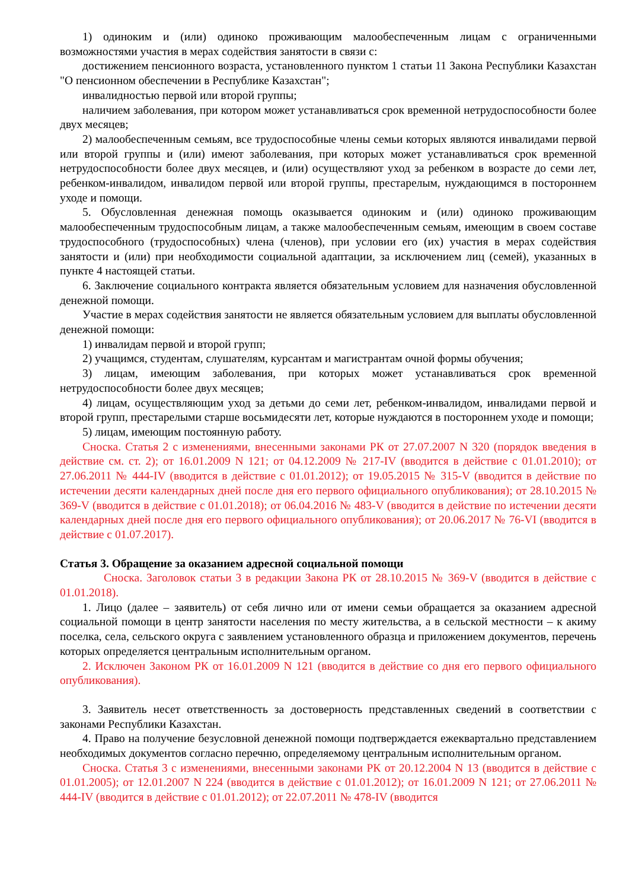1) одиноким и (или) одиноко проживающим малообеспеченным лицам с ограниченными возможностями участия в мерах содействия занятости в связи с:
достижением пенсионного возраста, установленного пунктом 1 статьи 11 Закона Республики Казахстан "О пенсионном обеспечении в Республике Казахстан";
инвалидностью первой или второй группы;
наличием заболевания, при котором может устанавливаться срок временной нетрудоспособности более двух месяцев;
2) малообеспеченным семьям, все трудоспособные члены семьи которых являются инвалидами первой или второй группы и (или) имеют заболевания, при которых может устанавливаться срок временной нетрудоспособности более двух месяцев, и (или) осуществляют уход за ребенком в возрасте до семи лет, ребенком-инвалидом, инвалидом первой или второй группы, престарелым, нуждающимся в постороннем уходе и помощи.
5. Обусловленная денежная помощь оказывается одиноким и (или) одиноко проживающим малообеспеченным трудоспособным лицам, а также малообеспеченным семьям, имеющим в своем составе трудоспособного (трудоспособных) члена (членов), при условии его (их) участия в мерах содействия занятости и (или) при необходимости социальной адаптации, за исключением лиц (семей), указанных в пункте 4 настоящей статьи.
6. Заключение социального контракта является обязательным условием для назначения обусловленной денежной помощи.
Участие в мерах содействия занятости не является обязательным условием для выплаты обусловленной денежной помощи:
1) инвалидам первой и второй групп;
2) учащимся, студентам, слушателям, курсантам и магистрантам очной формы обучения;
3) лицам, имеющим заболевания, при которых может устанавливаться срок временной нетрудоспособности более двух месяцев;
4) лицам, осуществляющим уход за детьми до семи лет, ребенком-инвалидом, инвалидами первой и второй групп, престарелыми старше восьмидесяти лет, которые нуждаются в постороннем уходе и помощи;
5) лицам, имеющим постоянную работу.
Сноска. Статья 2 с изменениями, внесенными законами РК от 27.07.2007 N 320 (порядок введения в действие см. ст. 2); от 16.01.2009 N 121; от 04.12.2009 № 217-IV (вводится в действие с 01.01.2010); от 27.06.2011 № 444-IV (вводится в действие с 01.01.2012); от 19.05.2015 № 315-V (вводится в действие по истечении десяти календарных дней после дня его первого официального опубликования); от 28.10.2015 № 369-V (вводится в действие с 01.01.2018); от 06.04.2016 № 483-V (вводится в действие по истечении десяти календарных дней после дня его первого официального опубликования); от 20.06.2017 № 76-VI (вводится в действие с 01.07.2017).
Статья 3. Обращение за оказанием адресной социальной помощи
Сноска. Заголовок статьи 3 в редакции Закона РК от 28.10.2015 № 369-V (вводится в действие с 01.01.2018).
1. Лицо (далее – заявитель) от себя лично или от имени семьи обращается за оказанием адресной социальной помощи в центр занятости населения по месту жительства, а в сельской местности – к акиму поселка, села, сельского округа с заявлением установленного образца и приложением документов, перечень которых определяется центральным исполнительным органом.
2. Исключен Законом РК от 16.01.2009 N 121 (вводится в действие со дня его первого официального опубликования).
3. Заявитель несет ответственность за достоверность представленных сведений в соответствии с законами Республики Казахстан.
4. Право на получение безусловной денежной помощи подтверждается ежеквартально представлением необходимых документов согласно перечню, определяемому центральным исполнительным органом.
Сноска. Статья 3 с изменениями, внесенными законами РК от 20.12.2004 N 13 (вводится в действие с 01.01.2005); от 12.01.2007 N 224 (вводится в действие с 01.01.2012); от 16.01.2009 N 121; от 27.06.2011 № 444-IV (вводится в действие с 01.01.2012); от 22.07.2011 № 478-IV (вводится